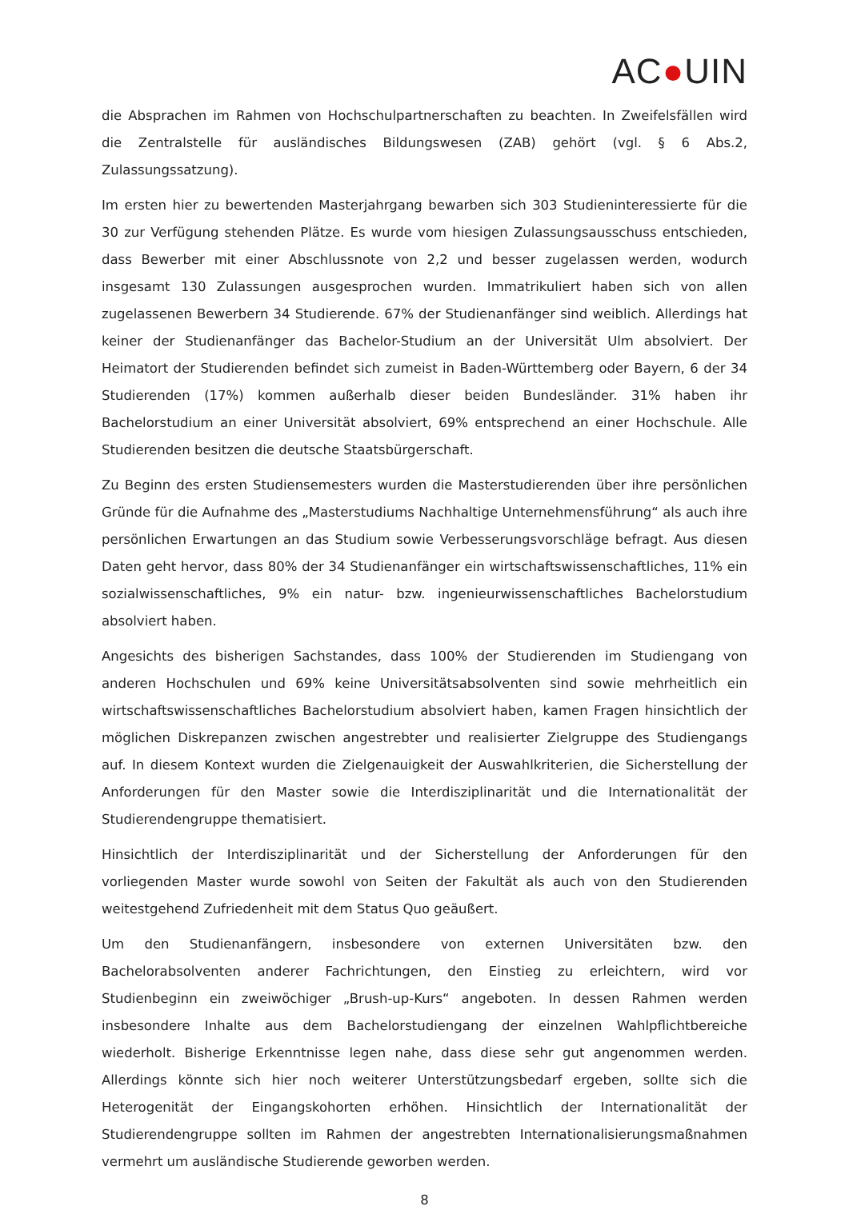AC●UIN
die Absprachen im Rahmen von Hochschulpartnerschaften zu beachten. In Zweifelsfällen wird die Zentralstelle für ausländisches Bildungswesen (ZAB) gehört (vgl. § 6 Abs.2, Zulassungssatzung).
Im ersten hier zu bewertenden Masterjahrgang bewarben sich 303 Studieninteressierte für die 30 zur Verfügung stehenden Plätze. Es wurde vom hiesigen Zulassungsausschuss entschieden, dass Bewerber mit einer Abschlussnote von 2,2 und besser zugelassen werden, wodurch insgesamt 130 Zulassungen ausgesprochen wurden. Immatrikuliert haben sich von allen zugelassenen Bewerbern 34 Studierende. 67% der Studienanfänger sind weiblich. Allerdings hat keiner der Studienanfänger das Bachelor-Studium an der Universität Ulm absolviert. Der Heimatort der Studierenden befindet sich zumeist in Baden-Württemberg oder Bayern, 6 der 34 Studierenden (17%) kommen außerhalb dieser beiden Bundesländer. 31% haben ihr Bachelorstudium an einer Universität absolviert, 69% entsprechend an einer Hochschule. Alle Studierenden besitzen die deutsche Staatsbürgerschaft.
Zu Beginn des ersten Studiensemesters wurden die Masterstudierenden über ihre persönlichen Gründe für die Aufnahme des „Masterstudiums Nachhaltige Unternehmensführung“ als auch ihre persönlichen Erwartungen an das Studium sowie Verbesserungsvorschläge befragt. Aus diesen Daten geht hervor, dass 80% der 34 Studienanfänger ein wirtschaftswissenschaftliches, 11% ein sozialwissenschaftliches, 9% ein natur- bzw. ingenieurwissenschaftliches Bachelorstudium absolviert haben.
Angesichts des bisherigen Sachstandes, dass 100% der Studierenden im Studiengang von anderen Hochschulen und 69% keine Universitätsabsolventen sind sowie mehrheitlich ein wirtschaftswissenschaftliches Bachelorstudium absolviert haben, kamen Fragen hinsichtlich der möglichen Diskrepanzen zwischen angestrebter und realisierter Zielgruppe des Studiengangs auf. In diesem Kontext wurden die Zielgenauigkeit der Auswahlkriterien, die Sicherstellung der Anforderungen für den Master sowie die Interdisziplinarität und die Internationalität der Studierendengruppe thematisiert.
Hinsichtlich der Interdisziplinarität und der Sicherstellung der Anforderungen für den vorliegenden Master wurde sowohl von Seiten der Fakultät als auch von den Studierenden weitestgehend Zufriedenheit mit dem Status Quo geäußert.
Um den Studienanfängern, insbesondere von externen Universitäten bzw. den Bachelorabsolventen anderer Fachrichtungen, den Einstieg zu erleichtern, wird vor Studienbeginn ein zweiwöchiger „Brush-up-Kurs“ angeboten. In dessen Rahmen werden insbesondere Inhalte aus dem Bachelorstudiengang der einzelnen Wahlpflichtbereiche wiederholt. Bisherige Erkenntnisse legen nahe, dass diese sehr gut angenommen werden. Allerdings könnte sich hier noch weiterer Unterstützungsbedarf ergeben, sollte sich die Heterogenität der Eingangskohorten erhöhen. Hinsichtlich der Internationalität der Studierendengruppe sollten im Rahmen der angestrebten Internationalisierungsmaßnahmen vermehrt um ausländische Studierende geworben werden.
8